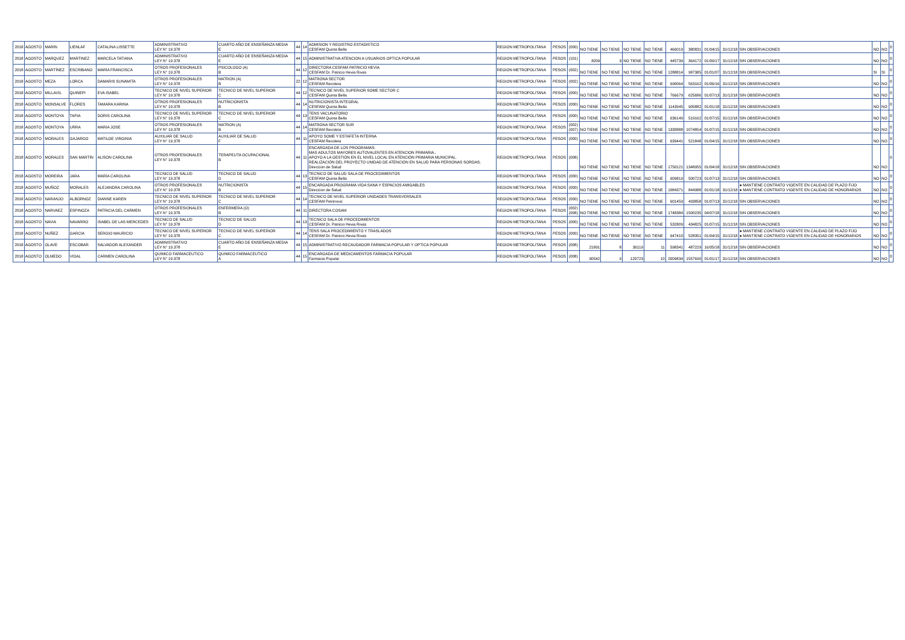| 2018 | AGOSTO | MARIN | LIENLAF | CATALINA LISSETTE | ADMINISTRATIVO LEY N° 19.378 | CUARTO AÑO DE ENSEÑANZA MEDIA E | 44 | 14 | ADMISION Y REGISTRO ESTADISTICO CESFAM Quinta Bella | REGION METROPOLITANA | PESOS | (000) | NO TIENE | NO TIENE | NO TIENE | NO TIENE | 466019 | 380831 | 01/04/15 | 31/12/18 | SIN OBSERVACIONES | NO | NO | 0 |
| 2018 | AGOSTO | MARQUEZ | MARTINEZ | MARCELA TATIANA | ADMINISTRATIVO LEY N° 19.378 | CUARTO AÑO DE ENSEÑANZA MEDIA E | 44 | 15 | ADMINISTRATIVA ATENCION A USUARIOS OPTICA POPULAR | REGION METROPOLITANA | PESOS | (101) | 8209 | 3 | NO TIENE | NO TIENE | 445739 | 364172 | 01/09/17 | 31/12/18 | SIN OBSERVACIONES | NO | NO | 0 |
| 2018 | AGOSTO | MARTÍNEZ | ESCRIBANO | MARÍA FRANCISCA | OTROS PROFESIONALES LEY N° 19.378 | PSICOLOGO (A) B | 44 | 12 | DIRECTORA CESFAM PATRICIO HEVIA CESFAM Dr. Patricio Hevia Rivas | REGION METROPOLITANA | PESOS | (002) | NO TIENE | NO TIENE | NO TIENE | NO TIENE | 1288814 | 987385 | 01/01/07 | 31/12/18 | SIN OBSERVACIONES | SI | SI | 0 |
| 2018 | AGOSTO | MEZA | LORCA | DAMARIS SUNAMITA | OTROS PROFESIONALES LEY N° 19.378 | MATRON (A) B | 22 | 12 | MATRONA SECTOR CESFAM Recoleta | REGION METROPOLITANA | PESOS | (002) | NO TIENE | NO TIENE | NO TIENE | NO TIENE | 690064 | 563162 | 01/06/16 | 31/12/18 | SIN OBSERVACIONES | NO | NO | 0 |
| 2018 | AGOSTO | MILLAVIL | QUINEPI | EVA ISABEL | TECNICO DE NIVEL SUPERIOR LEY N° 19.378 | TECNICO DE NIVEL SUPERIOR C | 44 | 12 | TECNICO DE NIVEL SUPERIOR SOME SECTOR C CESFAM Quinta Bella | REGION METROPOLITANA | PESOS | (000) | NO TIENE | NO TIENE | NO TIENE | NO TIENE | 766679 | 625686 | 01/07/13 | 31/12/18 | SIN OBSERVACIONES | NO | NO | 0 |
| 2018 | AGOSTO | MONSALVE | FLORES | TAMARA KARINA | OTROS PROFESIONALES LEY N° 19.378 | NUTRICIONISTA B | 44 | 14 | NUTRICIONISTA INTEGRAL CESFAM Quinta Bella | REGION METROPOLITANA | PESOS | (000) | NO TIENE | NO TIENE | NO TIENE | NO TIENE | 1143945 | 905882 | 01/01/18 | 31/12/18 | SIN OBSERVACIONES | NO | NO | 0 |
| 2018 | AGOSTO | MONTOYA | TAPIA | DORIS CAROLINA | TECNICO DE NIVEL SUPERIOR LEY N° 19.378 | TECNICO DE NIVEL SUPERIOR C | 44 | 13 | TENS VACUNATORIO CESFAM Quinta Bella | REGION METROPOLITANA | PESOS | (000) | NO TIENE | NO TIENE | NO TIENE | NO TIENE | 636149 | 519162 | 01/07/15 | 31/12/18 | SIN OBSERVACIONES | NO | NO | 0 |
| 2018 | AGOSTO | MONTOYA | URRA | MARIA JOSE | OTROS PROFESIONALES LEY N° 19.378 | MATRON (A) B | 44 | 14 | MATRONA SECTOR SUR CESFAM Recoleta | REGION METROPOLITANA | PESOS | (002) (007) | NO TIENE | NO TIENE | NO TIENE | NO TIENE | 1330888 | 1074854 | 01/07/15 | 31/12/18 | SIN OBSERVACIONES | NO | NO | 0 |
| 2018 | AGOSTO | MORALES | GAJARDO | MATILDE VIRGINIA | AUXILIAR DE SALUD LEY N° 19.378 | AUXILIAR DE SALUD F | 44 | 11 | APOYO SOME Y ESTAFETA INTERNA CESFAM Recoleta | REGION METROPOLITANA | PESOS | (000) | NO TIENE | NO TIENE | NO TIENE | NO TIENE | 639441 | 521848 | 01/04/15 | 31/12/18 | SIN OBSERVACIONES | NO | NO | 0 |
| 2018 | AGOSTO | MORALES | SAN MARTÍN | ALISON CAROLINA | OTROS PROFESIONALES LEY N° 19.378 | TERAPEUTA OCUPACIONAL B | 44 | 11 | ENCARGADA DE LOS PROGRAMAS: MAS ADULTOS MAYORES AUTOVALENTES EN ATENCION PRIMARIA.; APOYO A LA GESTIÓN EN EL NIVEL LOCAL EN ATENCIÓN PRIMARIA MUNICIPAL. REALIZACIÓN DEL PROYECTO UNIDAD DE ATENCIÓN EN SALUD PARA PERSONAS SORDAS; Direccion de Salud | REGION METROPOLITANA | PESOS | (008) | NO TIENE | NO TIENE | NO TIENE | NO TIENE | 1750121 | 1348955 | 01/04/18 | 31/12/18 | SIN OBSERVACIONES | NO | NO | 0 |
| 2018 | AGOSTO | MOREIRA | JARA | MARÍA CAROLINA | TECNICO DE SALUD LEY N° 19.378 | TECNICO DE SALUD D | 44 | 13 | TECNICO DE SALUD SALA DE PROCEDIMIENTOS CESFAM Quinta Bella | REGION METROPOLITANA | PESOS | (000) | NO TIENE | NO TIENE | NO TIENE | NO TIENE | 609819 | 500723 | 01/07/13 | 31/12/18 | SIN OBSERVACIONES | NO | NO | 0 |
| 2018 | AGOSTO | MUÑOZ | MORALES | ALEJANDRA CAROLINA | OTROS PROFESIONALES LEY N° 19.378 | NUTRICIONISTA B | 44 | 15 | ENCARGADA PROGRAMA VIDA SANA Y ESPACIOS AMIGABLES Direccion de Salud | REGION METROPOLITANA | PESOS | (000) | NO TIENE | NO TIENE | NO TIENE | NO TIENE | 1084371 | 844988 | 01/01/18 | 31/12/18 | ● MANTIENE CONTRATO VIGENTE EN CALIDAD DE PLAZO FIJO ● MANTIENE CONTRATO VIGENTE EN CALIDAD DE HONORARIOS | NO | NO | 0 |
| 2018 | AGOSTO | NARANJO | ALBORNOZ | DIANNE KAREN | TECNICO DE NIVEL SUPERIOR LEY N° 19.378 | TECNICO DE NIVEL SUPERIOR C | 44 | 14 | TECNICO DE NIVEL SUPERIOR UNIDADES TRANSVERSALES CESFAM Petrinovic | REGION METROPOLITANA | PESOS | (000) | NO TIENE | NO TIENE | NO TIENE | NO TIENE | 601459 | 493858 | 01/07/13 | 31/12/18 | SIN OBSERVACIONES | NO | NO | 0 |
| 2018 | AGOSTO | NARVAEZ | ESPINOZA | PATRICIA DEL CARMEN | OTROS PROFESIONALES LEY N° 19.378 | ENFERMERA (O) B | 44 | 11 | DIRECTORA COSAM | REGION METROPOLITANA | PESOS | (002) (008) | NO TIENE | NO TIENE | NO TIENE | NO TIENE | 1748384 | 1500235 | 04/07/18 | 31/12/18 | SIN OBSERVACIONES | NO | NO | 0 |
| 2018 | AGOSTO | NAVIA | NAVARRO | ISABEL DE LAS MERCEDES | TECNICO DE SALUD LEY N° 19.378 | TECNICO DE SALUD D | 44 | 13 | TECNICO SALA DE PROCEDIMIENTOS CESFAM Dr. Patricio Hevia Rivas | REGION METROPOLITANA | PESOS | (000) | NO TIENE | NO TIENE | NO TIENE | NO TIENE | 532809 | 434825 | 01/07/15 | 31/12/18 | SIN OBSERVACIONES | NO | NO | 0 |
| 2018 | AGOSTO | NUÑEZ | GARCIA | SERGIO MAURICIO | TECNICO DE NIVEL SUPERIOR LEY N° 19.378 | TECNICO DE NIVEL SUPERIOR C | 44 | 14 | TENS SALA PROCEDIMIENTO Y TRASLADOS CESFAM Dr. Patricio Hevia Rivas | REGION METROPOLITANA | PESOS | (000) | NO TIENE | NO TIENE | NO TIENE | NO TIENE | 647410 | 528351 | 01/04/15 | 31/12/18 | ● MANTIENE CONTRATO VIGENTE EN CALIDAD DE PLAZO FIJO ● MANTIENE CONTRATO VIGENTE EN CALIDAD DE HONORARIOS | NO | NO | 0 |
| 2018 | AGOSTO | OLAVE | ESCOBAR | SALVADOR ALEXANDER | ADMINISTRATIVO LEY N° 19.378 | CUARTO AÑO DE ENSEÑANZA MEDIA E | 44 | 15 | ADMINISTRATIVO RECAUDADOR FARMACIA POPULAR Y OPTICA POPULAR | REGION METROPOLITANA | PESOS | (008) | 21891 | 8 | 36119 | 11 | 598341 | 487229 | 16/05/18 | 31/12/18 | SIN OBSERVACIONES | NO | NO | 0 |
| 2018 | AGOSTO | OLMEDO | VIDAL | CARMEN CAROLINA | QUIMICO FARMACEUTICO LEY N° 19.378 | QUIMICO FARMACEUTICO A | 44 | 15 | ENCARGADA DE MEDICAMENTOS FARMACIA POPULAR Farmacia Popular | REGION METROPOLITANA | PESOS | (008) | 90542 | 9 | 120723 | 10 | 2009834 | 1557690 | 01/01/17 | 31/12/18 | SIN OBSERVACIONES | NO | NO | 0 |